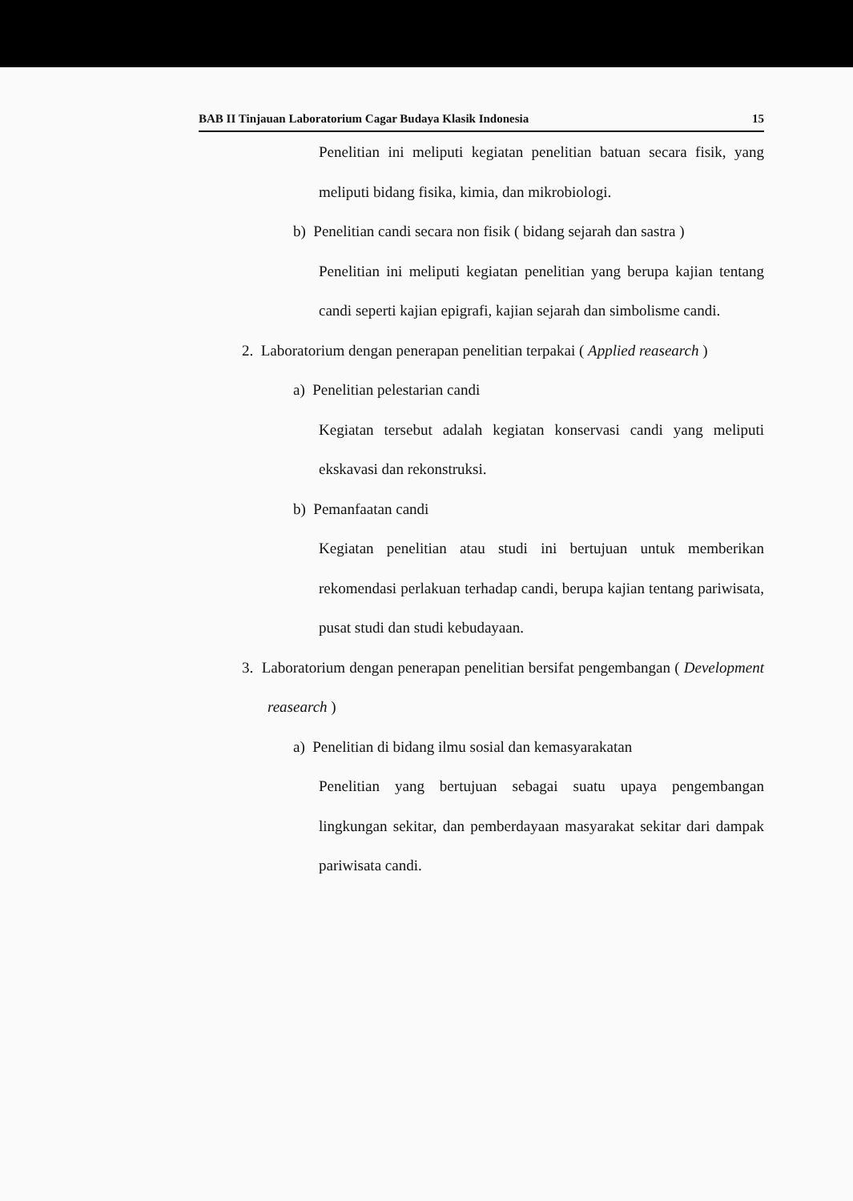BAB II Tinjauan Laboratorium Cagar Budaya Klasik Indonesia 15
Penelitian ini meliputi kegiatan penelitian batuan secara fisik, yang meliputi bidang fisika, kimia, dan mikrobiologi.
b) Penelitian candi secara non fisik ( bidang sejarah dan sastra )
Penelitian ini meliputi kegiatan penelitian yang berupa kajian tentang candi seperti kajian epigrafi, kajian sejarah dan simbolisme candi.
2. Laboratorium dengan penerapan penelitian terpakai ( Applied reasearch )
a) Penelitian pelestarian candi
Kegiatan tersebut adalah kegiatan konservasi candi yang meliputi ekskavasi dan rekonstruksi.
b) Pemanfaatan candi
Kegiatan penelitian atau studi ini bertujuan untuk memberikan rekomendasi perlakuan terhadap candi, berupa kajian tentang pariwisata, pusat studi dan studi kebudayaan.
3. Laboratorium dengan penerapan penelitian bersifat pengembangan ( Development reasearch )
a) Penelitian di bidang ilmu sosial dan kemasyarakatan
Penelitian yang bertujuan sebagai suatu upaya pengembangan lingkungan sekitar, dan pemberdayaan masyarakat sekitar dari dampak pariwisata candi.